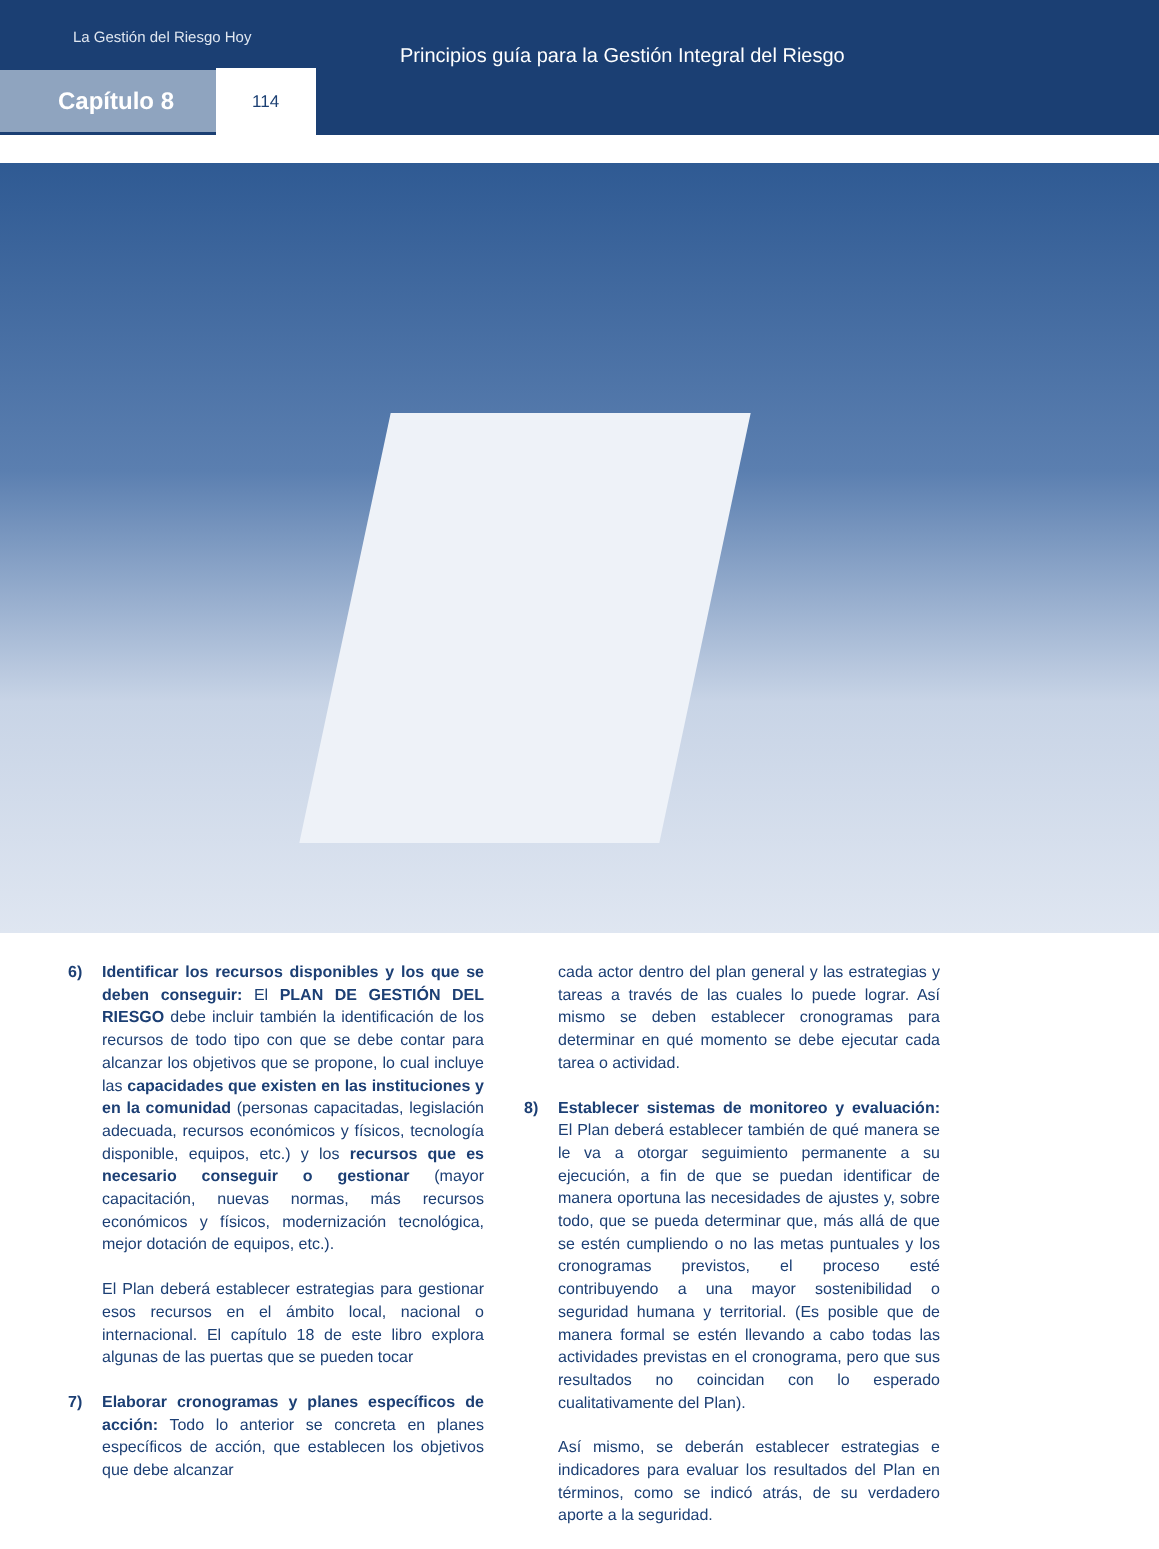La Gestión del Riesgo Hoy
Principios guía para la Gestión Integral del Riesgo
Capítulo 8 114
6) Identificar los recursos disponibles y los que se deben conseguir: El PLAN DE GESTIÓN DEL RIESGO debe incluir también la identificación de los recursos de todo tipo con que se debe contar para alcanzar los objetivos que se propone, lo cual incluye las capacidades que existen en las instituciones y en la comunidad (personas capacitadas, legislación adecuada, recursos económicos y físicos, tecnología disponible, equipos, etc.) y los recursos que es necesario conseguir o gestionar (mayor capacitación, nuevas normas, más recursos económicos y físicos, modernización tecnológica, mejor dotación de equipos, etc.).
El Plan deberá establecer estrategias para gestionar esos recursos en el ámbito local, nacional o internacional. El capítulo 18 de este libro explora algunas de las puertas que se pueden tocar
7) Elaborar cronogramas y planes específicos de acción: Todo lo anterior se concreta en planes específicos de acción, que establecen los objetivos que debe alcanzar
cada actor dentro del plan general y las estrategias y tareas a través de las cuales lo puede lograr. Así mismo se deben establecer cronogramas para determinar en qué momento se debe ejecutar cada tarea o actividad.
8) Establecer sistemas de monitoreo y evaluación: El Plan deberá establecer también de qué manera se le va a otorgar seguimiento permanente a su ejecución, a fin de que se puedan identificar de manera oportuna las necesidades de ajustes y, sobre todo, que se pueda determinar que, más allá de que se estén cumpliendo o no las metas puntuales y los cronogramas previstos, el proceso esté contribuyendo a una mayor sostenibilidad o seguridad humana y territorial. (Es posible que de manera formal se estén llevando a cabo todas las actividades previstas en el cronograma, pero que sus resultados no coincidan con lo esperado cualitativamente del Plan).
Así mismo, se deberán establecer estrategias e indicadores para evaluar los resultados del Plan en términos, como se indicó atrás, de su verdadero aporte a la seguridad.